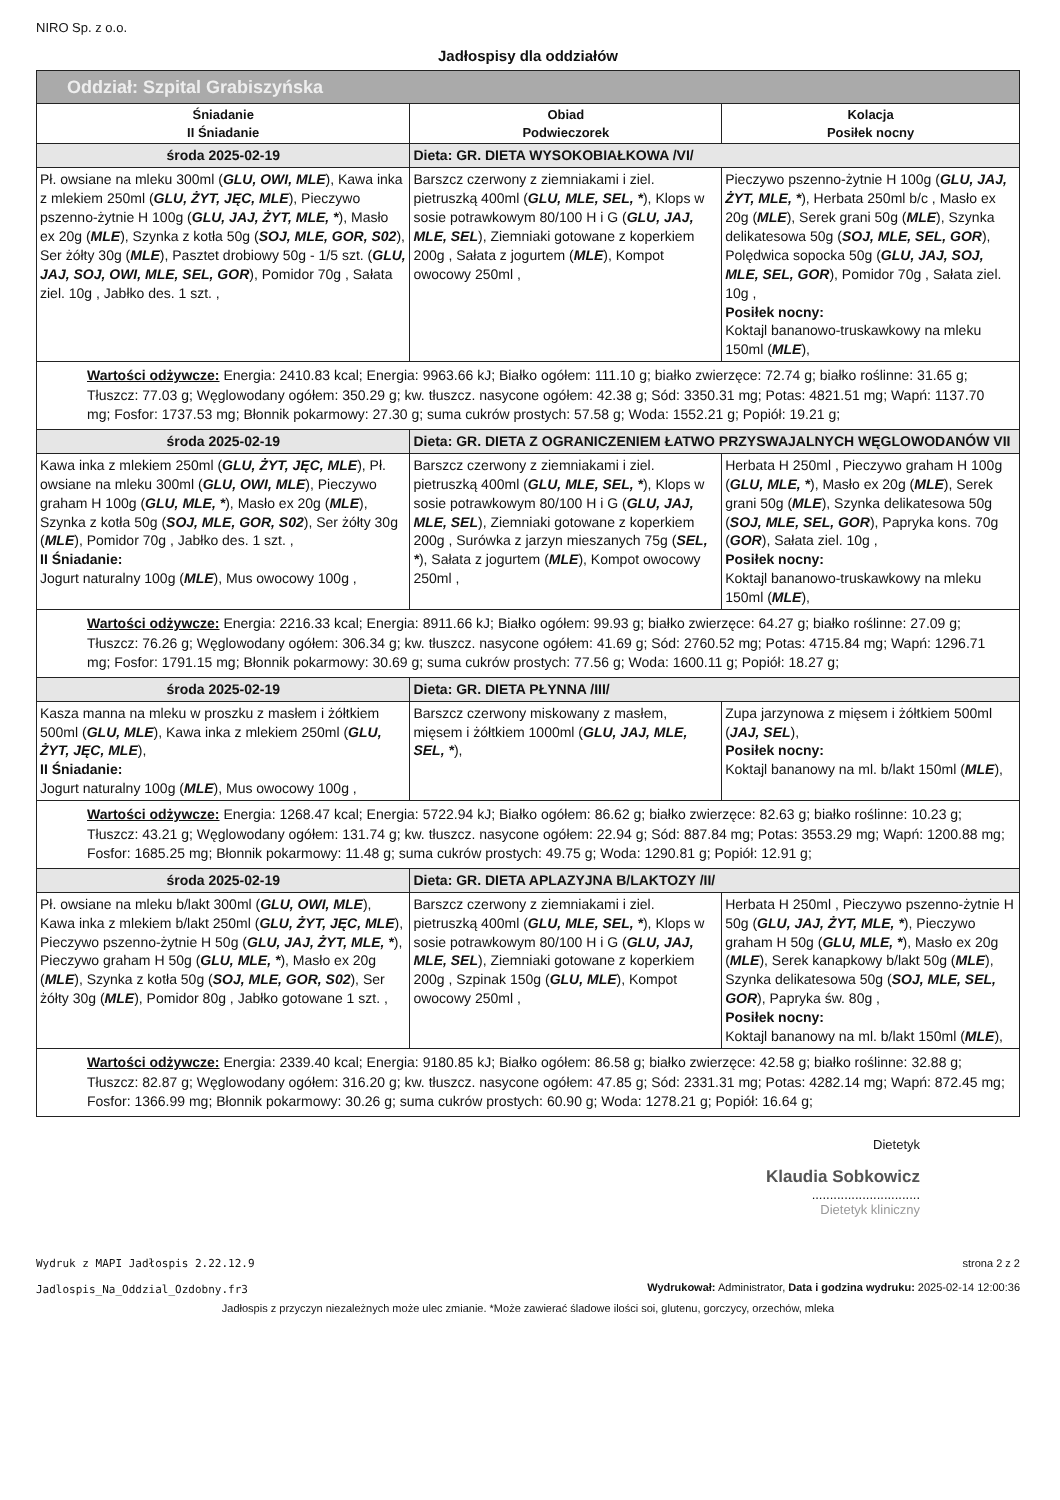NIRO Sp. z o.o.
Jadłospisy dla oddziałów
| Oddział: Szpital Grabiszyńska | | |
| --- | --- | --- |
| Śniadanie II Śniadanie | Obiad Podwieczorek | Kolacja Posiłek nocny |
| środa 2025-02-19 | Dieta: GR. DIETA WYSOKOBIAŁKOWA /VI/ | |
| Pł. owsiane na mleku 300ml ( GLU, OWI, MLE ), Kawa inka z mlekiem 250ml ( GLU, ŻYT, JĘC, MLE ), Pieczywo pszenno-żytnie H 100g ( GLU, JAJ, ŻYT, MLE, * ), Masło ex 20g ( MLE ), Szynka z kotła 50g ( SOJ, MLE, GOR, S02 ), Ser żółty 30g ( MLE ), Pasztet drobiowy 50g - 1/5 szt. ( GLU, JAJ, SOJ, OWI, MLE, SEL, GOR ), Pomidor 70g , Sałata ziel. 10g , Jabłko des. 1 szt. , | Barszcz czerwony z ziemniakami i ziel. pietruszką 400ml ( GLU, MLE, SEL, * ), Klops w sosie potrawkowym 80/100 H i G ( GLU, JAJ, MLE, SEL ), Ziemniaki gotowane z koperkiem 200g , Sałata z jogurtem ( MLE ), Kompot owocowy 250ml , | Pieczywo pszenno-żytnie H 100g ( GLU, JAJ, ŻYT, MLE, * ), Herbata 250ml b/c , Masło ex 20g ( MLE ), Serek grani 50g ( MLE ), Szynka delikatesowa 50g ( SOJ, MLE, SEL, GOR ), Polędwica sopocka 50g ( GLU, JAJ, SOJ, MLE, SEL, GOR ), Pomidor 70g , Sałata ziel. 10g , Posiłek nocny: Koktajl bananowo-truskawkowy na mleku 150ml ( MLE ), |
| Wartości odżywcze: Energia: 2410.83 kcal; Energia: 9963.66 kJ; Białko ogółem: 111.10 g; białko zwierzęce: 72.74 g; białko roślinne: 31.65 g; Tłuszcz: 77.03 g; Węglowodany ogółem: 350.29 g; kw. tłuszcz. nasycone ogółem: 42.38 g; Sód: 3350.31 mg; Potas: 4821.51 mg; Wapń: 1137.70 mg; Fosfor: 1737.53 mg; Błonnik pokarmowy: 27.30 g; suma cukrów prostych: 57.58 g; Woda: 1552.21 g; Popiół: 19.21 g; | | |
| środa 2025-02-19 | Dieta: GR. DIETA Z OGRANICZENIEM ŁATWO PRZYSWAJALNYCH WĘGLOWODANÓW VII | |
| Kawa inka z mlekiem 250ml ( GLU, ŻYT, JĘC, MLE ), Pł. owsiane na mleku 300ml ( GLU, OWI, MLE ), Pieczywo graham H 100g ( GLU, MLE, * ), Masło ex 20g ( MLE ), Szynka z kotła 50g ( SOJ, MLE, GOR, S02 ), Ser żółty 30g ( MLE ), Pomidor 70g , Jabłko des. 1 szt. , II Śniadanie: Jogurt naturalny 100g ( MLE ), Mus owocowy 100g , | Barszcz czerwony z ziemniakami i ziel. pietruszką 400ml ( GLU, MLE, SEL, * ), Klops w sosie potrawkowym 80/100 H i G ( GLU, JAJ, MLE, SEL ), Ziemniaki gotowane z koperkiem 200g , Surówka z jarzyn mieszanych 75g ( SEL, * ), Sałata z jogurtem ( MLE ), Kompot owocowy 250ml , | Herbata H 250ml , Pieczywo graham H 100g ( GLU, MLE, * ), Masło ex 20g ( MLE ), Serek grani 50g ( MLE ), Szynka delikatesowa 50g ( SOJ, MLE, SEL, GOR ), Papryka kons. 70g ( GOR ), Sałata ziel. 10g , Posiłek nocny: Koktajl bananowo-truskawkowy na mleku 150ml ( MLE ), |
| Wartości odżywcze: Energia: 2216.33 kcal; Energia: 8911.66 kJ; Białko ogółem: 99.93 g; białko zwierzęce: 64.27 g; białko roślinne: 27.09 g; Tłuszcz: 76.26 g; Węglowodany ogółem: 306.34 g; kw. tłuszcz. nasycone ogółem: 41.69 g; Sód: 2760.52 mg; Potas: 4715.84 mg; Wapń: 1296.71 mg; Fosfor: 1791.15 mg; Błonnik pokarmowy: 30.69 g; suma cukrów prostych: 77.56 g; Woda: 1600.11 g; Popiół: 18.27 g; | | |
| środa 2025-02-19 | Dieta: GR. DIETA PŁYNNA /III/ | |
| Kasza manna na mleku w proszku z masłem i żółtkiem 500ml ( GLU, MLE ), Kawa inka z mlekiem 250ml ( GLU, ŻYT, JĘC, MLE ), II Śniadanie: Jogurt naturalny 100g ( MLE ), Mus owocowy 100g , | Barszcz czerwony miskowany z masłem, mięsem i żółtkiem 1000ml ( GLU, JAJ, MLE, SEL, * ), | Zupa jarzynowa z mięsem i żółtkiem 500ml ( JAJ, SEL ), Posiłek nocny: Koktajl bananowy na ml. b/lakt 150ml ( MLE ), |
| Wartości odżywcze: Energia: 1268.47 kcal; Energia: 5722.94 kJ; Białko ogółem: 86.62 g; białko zwierzęce: 82.63 g; białko roślinne: 10.23 g; Tłuszcz: 43.21 g; Węglowodany ogółem: 131.74 g; kw. tłuszcz. nasycone ogółem: 22.94 g; Sód: 887.84 mg; Potas: 3553.29 mg; Wapń: 1200.88 mg; Fosfor: 1685.25 mg; Błonnik pokarmowy: 11.48 g; suma cukrów prostych: 49.75 g; Woda: 1290.81 g; Popiół: 12.91 g; | | |
| środa 2025-02-19 | Dieta: GR. DIETA APLAZYJNA B/LAKTOZY /II/ | |
| Pł. owsiane na mleku b/lakt 300ml ( GLU, OWI, MLE ), Kawa inka z mlekiem b/lakt 250ml ( GLU, ŻYT, JĘC, MLE ), Pieczywo pszenno-żytnie H 50g ( GLU, JAJ, ŻYT, MLE, * ), Pieczywo graham H 50g ( GLU, MLE, * ), Masło ex 20g ( MLE ), Szynka z kotła 50g ( SOJ, MLE, GOR, S02 ), Ser żółty 30g ( MLE ), Pomidor 80g , Jabłko gotowane 1 szt. , | Barszcz czerwony z ziemniakami i ziel. pietruszką 400ml ( GLU, MLE, SEL, * ), Klops w sosie potrawkowym 80/100 H i G ( GLU, JAJ, MLE, SEL ), Ziemniaki gotowane z koperkiem 200g , Szpinak 150g ( GLU, MLE ), Kompot owocowy 250ml , | Herbata H 250ml , Pieczywo pszenno-żytnie H 50g ( GLU, JAJ, ŻYT, MLE, * ), Pieczywo graham H 50g ( GLU, MLE, * ), Masło ex 20g ( MLE ), Serek kanapkowy b/lakt 50g ( MLE ), Szynka delikatesowa 50g ( SOJ, MLE, SEL, GOR ), Papryka św. 80g , Posiłek nocny: Koktajl bananowy na ml. b/lakt 150ml ( MLE ), |
| Wartości odżywcze: Energia: 2339.40 kcal; Energia: 9180.85 kJ; Białko ogółem: 86.58 g; białko zwierzęce: 42.58 g; białko roślinne: 32.88 g; Tłuszcz: 82.87 g; Węglowodany ogółem: 316.20 g; kw. tłuszcz. nasycone ogółem: 47.85 g; Sód: 2331.31 mg; Potas: 4282.14 mg; Wapń: 872.45 mg; Fosfor: 1366.99 mg; Błonnik pokarmowy: 30.26 g; suma cukrów prostych: 60.90 g; Woda: 1278.21 g; Popiół: 16.64 g; | | |
Dietetyk
Klaudia Sobkowicz
..............................
Dietetyk kliniczny
Wydruk z MAPI Jadłospis 2.22.12.9
Jadlospis_Na_Oddzial_Ozdobny.fr3
strona 2 z 2
Wydrukował: Administrator, Data i godzina wydruku: 2025-02-14 12:00:36
Jadłospis z przyczyn niezależnych może ulec zmianie. *Może zawierać śladowe ilości soi, glutenu, gorczycy, orzechów, mleka